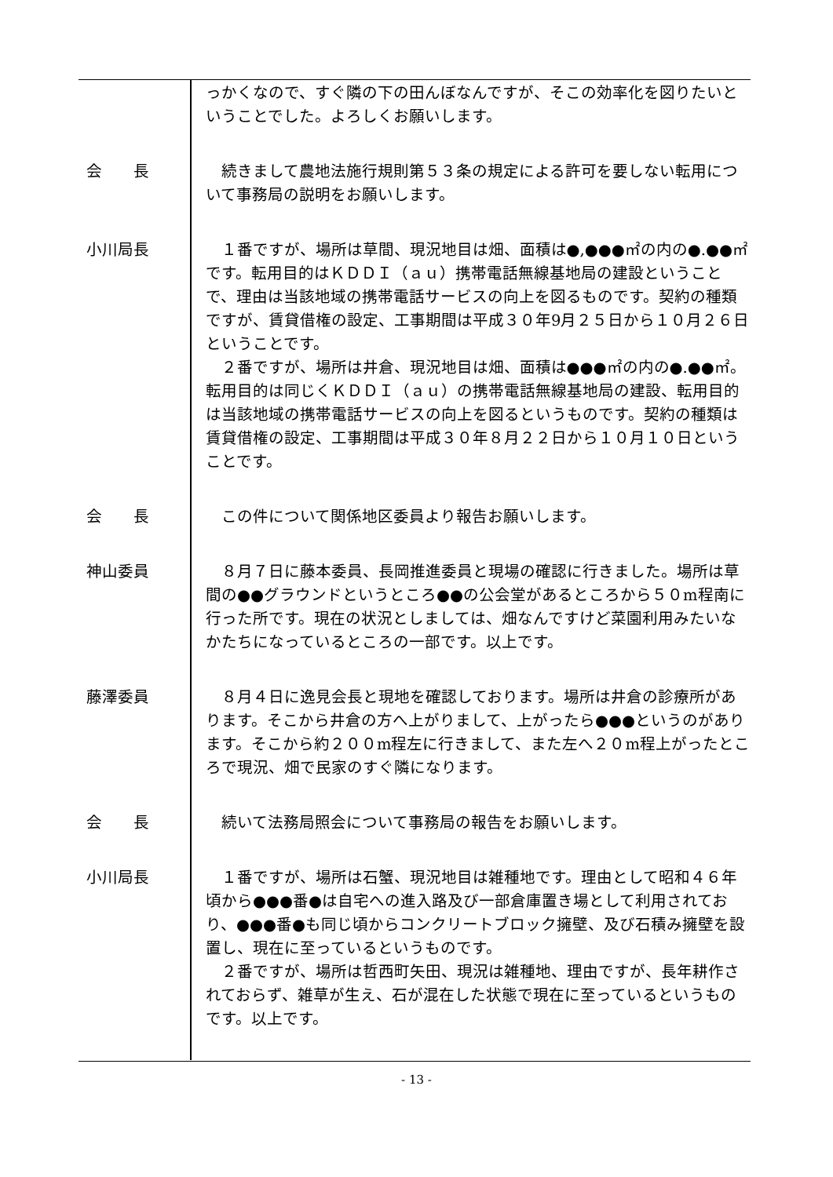っかくなので、すぐ隣の下の田んぼなんですが、そこの効率化を図りたいということでした。よろしくお願いします。
会　　長 続きまして農地法施行規則第５３条の規定による許可を要しない転用について事務局の説明をお願いします。
小川局長 １番ですが、場所は草間、現況地目は畑、面積は●,●●●㎡の内の●.●●㎡です。転用目的はＫＤＤＩ（ａｕ）携帯電話無線基地局の建設ということで、理由は当該地域の携帯電話サービスの向上を図るものです。契約の種類ですが、賃貸借権の設定、工事期間は平成３０年9月２５日から１０月２６日ということです。
２番ですが、場所は井倉、現況地目は畑、面積は●●●㎡の内の●.●●㎡。転用目的は同じくＫＤＤＩ（ａｕ）の携帯電話無線基地局の建設、転用目的は当該地域の携帯電話サービスの向上を図るというものです。契約の種類は賃貸借権の設定、工事期間は平成３０年８月２２日から１０月１０日ということです。
会　　長 この件について関係地区委員より報告お願いします。
神山委員 ８月７日に藤本委員、長岡推進委員と現場の確認に行きました。場所は草間の●●グラウンドというところ●●の公会堂があるところから５０m程南に行った所です。現在の状況としましては、畑なんですけど菜園利用みたいなかたちになっているところの一部です。以上です。
藤澤委員 ８月４日に逸見会長と現地を確認しております。場所は井倉の診療所があります。そこから井倉の方へ上がりまして、上がったら●●●というのがあります。そこから約２００m程左に行きまして、また左へ２０m程上がったところで現況、畑で民家のすぐ隣になります。
会　　長 続いて法務局照会について事務局の報告をお願いします。
小川局長 １番ですが、場所は石蟹、現況地目は雑種地です。理由として昭和４６年頃から●●●番●は自宅への進入路及び一部倉庫置き場として利用されており、●●●番●も同じ頃からコンクリートブロック擁壁、及び石積み擁壁を設置し、現在に至っているというものです。
２番ですが、場所は哲西町矢田、現況は雑種地、理由ですが、長年耕作されておらず、雑草が生え、石が混在した状態で現在に至っているというものです。以上です。
- 13 -